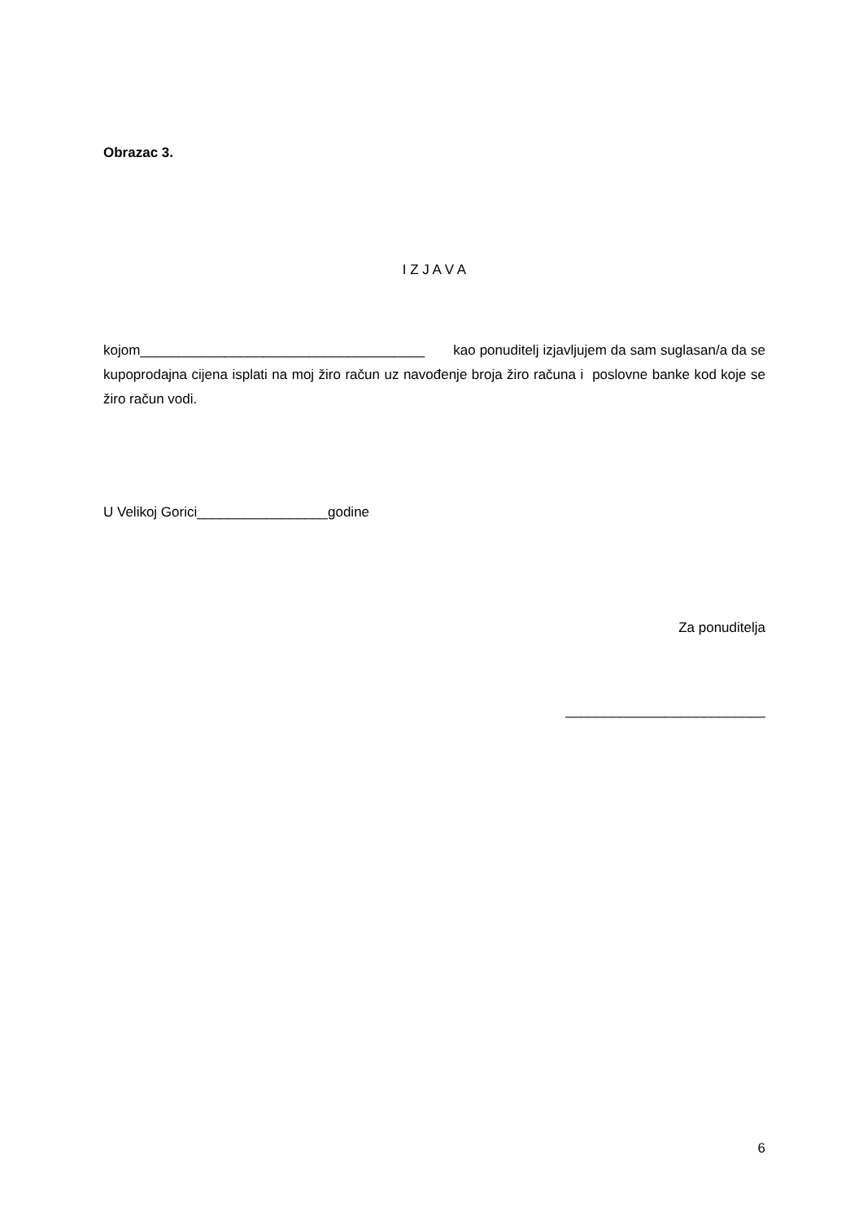Obrazac 3.
I Z J A V A
kojom_____________________________________ kao ponuditelj izjavljujem da sam suglasan/a da se kupoprodajna cijena isplati na moj žiro račun uz navođenje broja žiro računa i poslovne banke kod koje se žiro račun vodi.
U Velikoj Gorici_________________godine
Za ponuditelja
__________________________
6